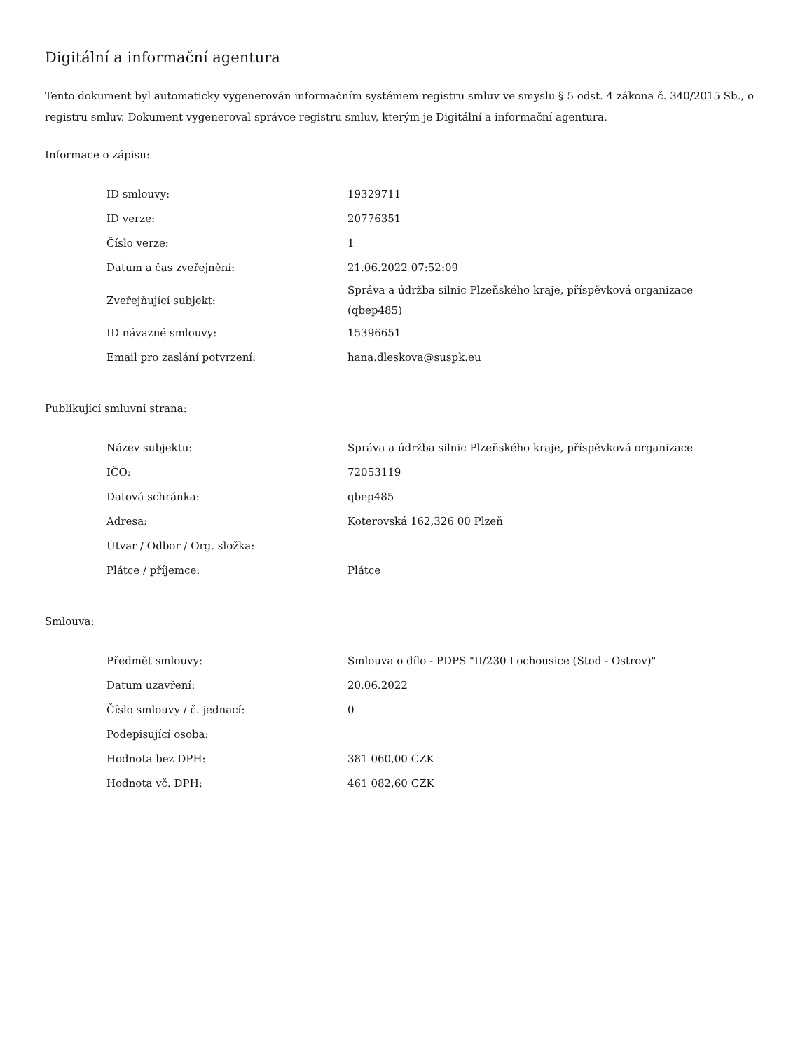Digitální a informační agentura
Tento dokument byl automaticky vygenerován informačním systémem registru smluv ve smyslu § 5 odst. 4 zákona č. 340/2015 Sb., o registru smluv. Dokument vygeneroval správce registru smluv, kterým je Digitální a informační agentura.
Informace o zápisu:
| ID smlouvy: | 19329711 |
| ID verze: | 20776351 |
| Číslo verze: | 1 |
| Datum a čas zveřejnění: | 21.06.2022 07:52:09 |
| Zveřejňující subjekt: | Správa a údržba silnic Plzeňského kraje, příspěvková organizace (qbep485) |
| ID návazné smlouvy: | 15396651 |
| Email pro zaslání potvrzení: | hana.dleskova@suspk.eu |
Publikující smluvní strana:
| Název subjektu: | Správa a údržba silnic Plzeňského kraje, příspěvková organizace |
| IČO: | 72053119 |
| Datová schránka: | qbep485 |
| Adresa: | Koterovská 162,326 00 Plzeň |
| Útvar / Odbor / Org. složka: | |
| Plátce / příjemce: | Plátce |
Smlouva:
| Předmět smlouvy: | Smlouva o dílo - PDPS "II/230 Lochousice (Stod - Ostrov)" |
| Datum uzavření: | 20.06.2022 |
| Číslo smlouvy / č. jednací: | 0 |
| Podepisující osoba: | |
| Hodnota bez DPH: | 381 060,00 CZK |
| Hodnota vč. DPH: | 461 082,60 CZK |